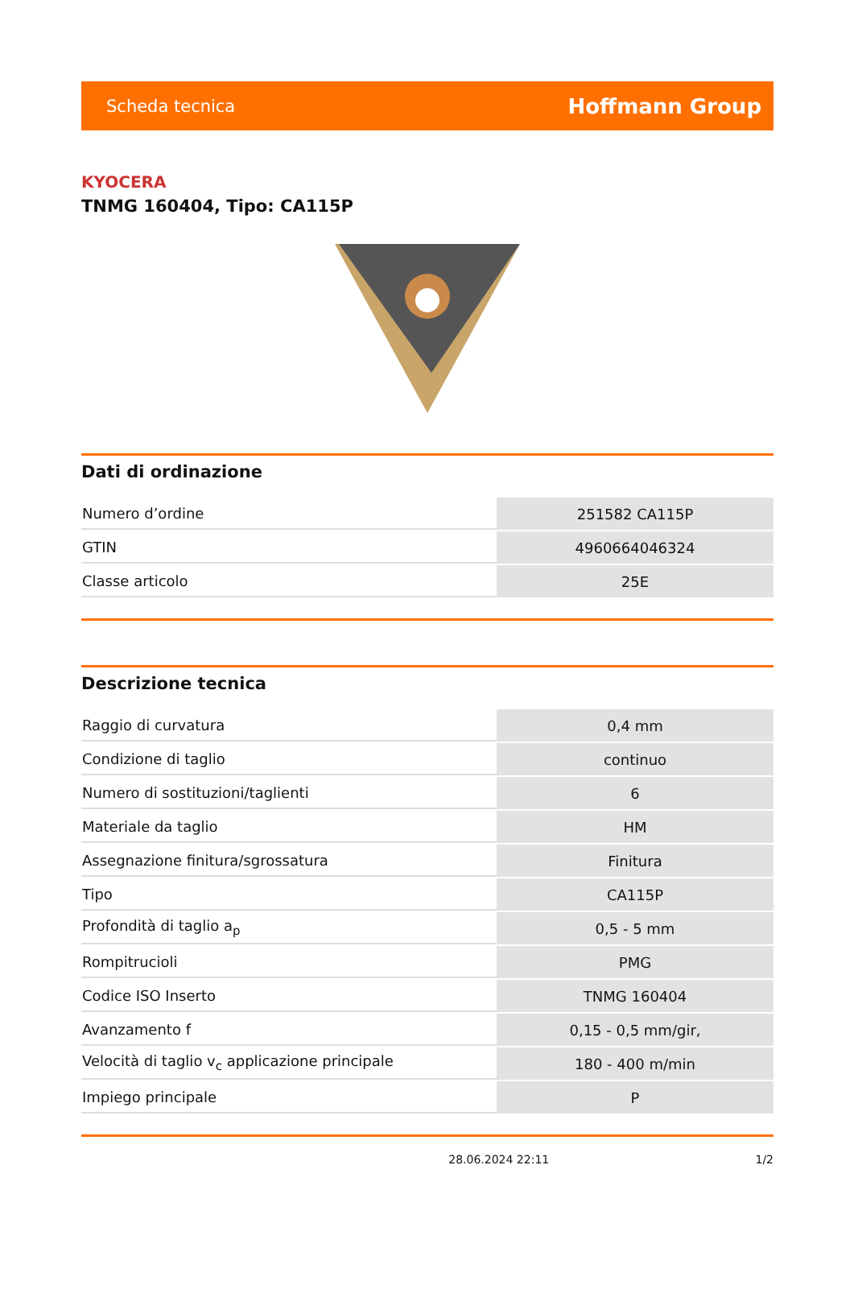Scheda tecnica Hoffmann Group
KYOCERA
TNMG 160404, Tipo: CA115P
Dati di ordinazione
| Numero d’ordine | 251582 CA115P |
| GTIN | 4960664046324 |
| Classe articolo | 25E |
Descrizione tecnica
| Raggio di curvatura | 0,4 mm |
| Condizione di taglio | continuo |
| Numero di sostituzioni/taglienti | 6 |
| Materiale da taglio | HM |
| Assegnazione finitura/sgrossatura | Finitura |
| Tipo | CA115P |
| Profondità di taglio a<sub>p</sub> | 0,5 - 5 mm |
| Rompitrucioli | PMG |
| Codice ISO Inserto | TNMG 160404 |
| Avanzamento f | 0,15 - 0,5 mm/gir, |
| Velocità di taglio v<sub>c</sub> applicazione principale | 180 - 400 m/min |
| Impiego principale | P |
28.06.2024 22:11 1/2